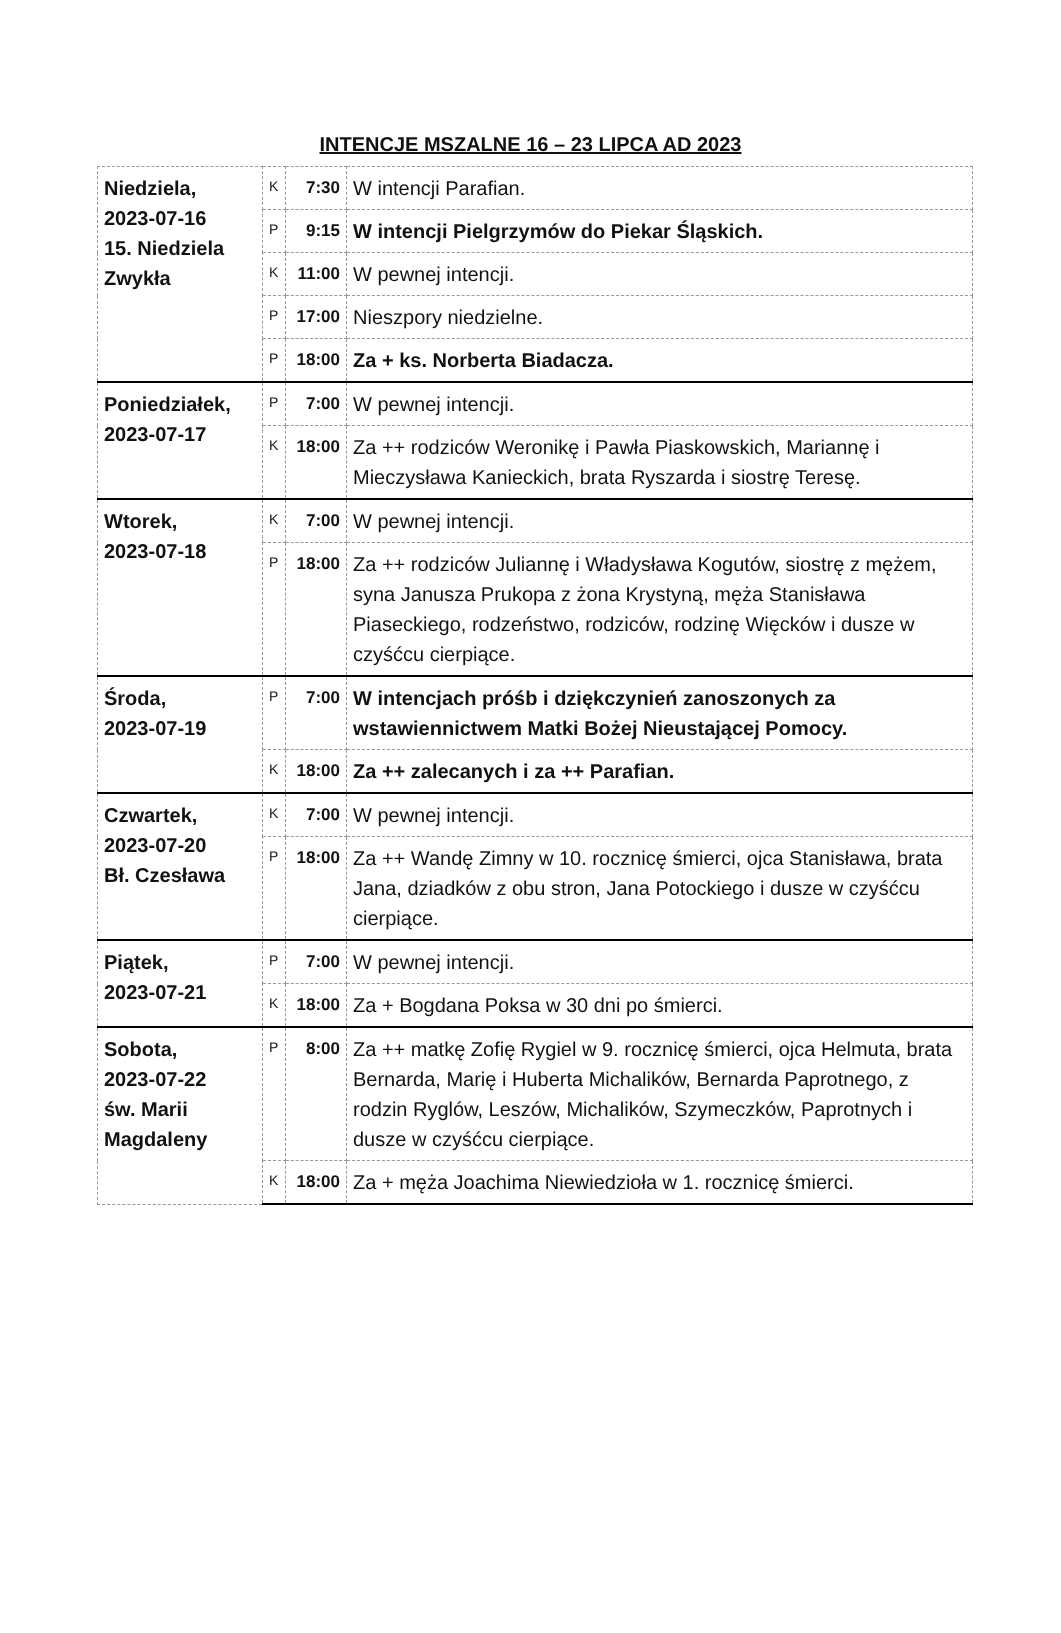INTENCJE MSZALNE 16 – 23 LIPCA AD 2023
| Niedziela, 2023-07-16 15. Niedziela Zwykła | K | 7:30 | W intencji Parafian. |
| | P | 9:15 | W intencji Pielgrzymów do Piekar Śląskich. |
| | K | 11:00 | W pewnej intencji. |
| | P | 17:00 | Nieszpory niedzielne. |
| | P | 18:00 | Za + ks. Norberta Biadacza. |
| Poniedziałek, 2023-07-17 | P | 7:00 | W pewnej intencji. |
| | K | 18:00 | Za ++ rodziców Weronikę i Pawła Piaskowskich, Mariannę i Mieczysława Kanieckich, brata Ryszarda i siostrę Teresę. |
| Wtorek, 2023-07-18 | K | 7:00 | W pewnej intencji. |
| | P | 18:00 | Za ++ rodziców Juliannę i Władysława Kogutów, siostrę z mężem, syna Janusza Prukopa z żona Krystyną, męża Stanisława Piaseckiego, rodzeństwo, rodziców, rodzinę Więcków i dusze w czyśćcu cierpiące. |
| Środa, 2023-07-19 | P | 7:00 | W intencjach próśb i dziękczynień zanoszonych za wstawiennictwem Matki Bożej Nieustającej Pomocy. |
| | K | 18:00 | Za ++ zalecanych i za ++ Parafian. |
| Czwartek, 2023-07-20 Bł. Czesława | K | 7:00 | W pewnej intencji. |
| | P | 18:00 | Za ++ Wandę Zimny w 10. rocznicę śmierci, ojca Stanisława, brata Jana, dziadków z obu stron, Jana Potockiego i dusze w czyśćcu cierpiące. |
| Piątek, 2023-07-21 | P | 7:00 | W pewnej intencji. |
| | K | 18:00 | Za + Bogdana Poksa w 30 dni po śmierci. |
| Sobota, 2023-07-22 św. Marii Magdaleny | P | 8:00 | Za ++ matkę Zofię Rygiel w 9. rocznicę śmierci, ojca Helmuta, brata Bernarda, Marię i Huberta Michalików, Bernarda Paprotnego, z rodzin Ryglów, Leszów, Michalików, Szymeczków, Paprotnych i dusze w czyśćcu cierpiące. |
| | K | 18:00 | Za + męża Joachima Niewiedzioła w 1. rocznicę śmierci. |